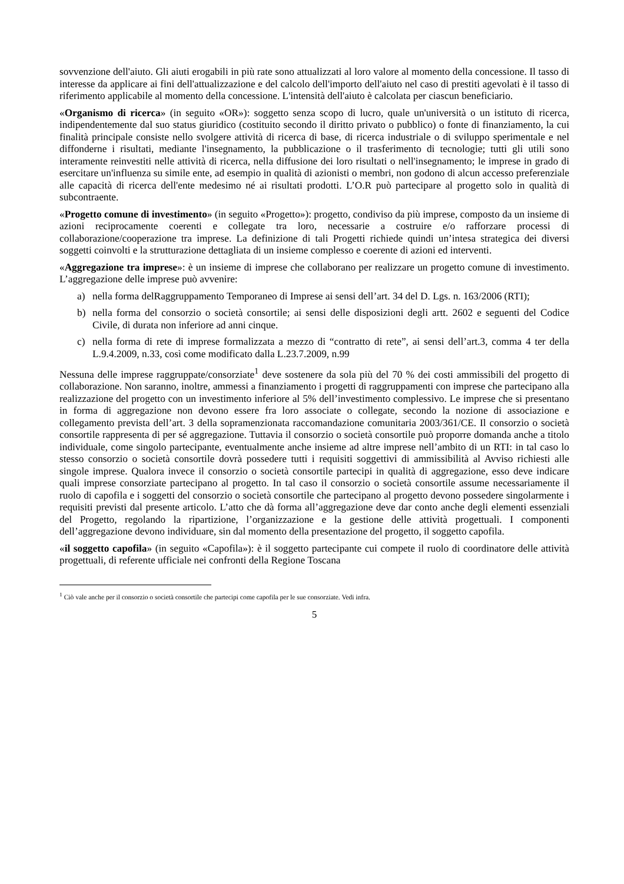sovvenzione dell'aiuto. Gli aiuti erogabili in più rate sono attualizzati al loro valore al momento della concessione. Il tasso di interesse da applicare ai fini dell'attualizzazione e del calcolo dell'importo dell'aiuto nel caso di prestiti agevolati è il tasso di riferimento applicabile al momento della concessione. L'intensità dell'aiuto è calcolata per ciascun beneficiario.
«Organismo di ricerca» (in seguito «OR»): soggetto senza scopo di lucro, quale un'università o un istituto di ricerca, indipendentemente dal suo status giuridico (costituito secondo il diritto privato o pubblico) o fonte di finanziamento, la cui finalità principale consiste nello svolgere attività di ricerca di base, di ricerca industriale o di sviluppo sperimentale e nel diffonderne i risultati, mediante l'insegnamento, la pubblicazione o il trasferimento di tecnologie; tutti gli utili sono interamente reinvestiti nelle attività di ricerca, nella diffusione dei loro risultati o nell'insegnamento; le imprese in grado di esercitare un'influenza su simile ente, ad esempio in qualità di azionisti o membri, non godono di alcun accesso preferenziale alle capacità di ricerca dell'ente medesimo né ai risultati prodotti. L’O.R può partecipare al progetto solo in qualità di subcontraente.
«Progetto comune di investimento» (in seguito «Progetto»): progetto, condiviso da più imprese, composto da un insieme di azioni reciprocamente coerenti e collegate tra loro, necessarie a costruire e/o rafforzare processi di collaborazione/cooperazione tra imprese. La definizione di tali Progetti richiede quindi un’intesa strategica dei diversi soggetti coinvolti e la strutturazione dettagliata di un insieme complesso e coerente di azioni ed interventi.
«Aggregazione tra imprese»: è un insieme di imprese che collaborano per realizzare un progetto comune di investimento. L’aggregazione delle imprese può avvenire:
a) nella forma delRaggruppamento Temporaneo di Imprese ai sensi dell’art. 34 del D. Lgs. n. 163/2006 (RTI);
b) nella forma del consorzio o società consortile; ai sensi delle disposizioni degli artt. 2602 e seguenti del Codice Civile, di durata non inferiore ad anni cinque.
c) nella forma di rete di imprese formalizzata a mezzo di “contratto di rete”, ai sensi dell’art.3, comma 4 ter della L.9.4.2009, n.33, così come modificato dalla L.23.7.2009, n.99
Nessuna delle imprese raggruppate/consorziate<sup>1</sup> deve sostenere da sola più del 70 % dei costi ammissibili del progetto di collaborazione. Non saranno, inoltre, ammessi a finanziamento i progetti di raggruppamenti con imprese che partecipano alla realizzazione del progetto con un investimento inferiore al 5% dell’investimento complessivo. Le imprese che si presentano in forma di aggregazione non devono essere fra loro associate o collegate, secondo la nozione di associazione e collegamento prevista dell’art. 3 della sopramenzionata raccomandazione comunitaria 2003/361/CE. Il consorzio o società consortile rappresenta di per sé aggregazione. Tuttavia il consorzio o società consortile può proporre domanda anche a titolo individuale, come singolo partecipante, eventualmente anche insieme ad altre imprese nell’ambito di un RTI: in tal caso lo stesso consorzio o società consortile dovrà possedere tutti i requisiti soggettivi di ammissibilità al Avviso richiesti alle singole imprese. Qualora invece il consorzio o società consortile partecipi in qualità di aggregazione, esso deve indicare quali imprese consorziate partecipano al progetto. In tal caso il consorzio o società consortile assume necessariamente il ruolo di capofila e i soggetti del consorzio o società consortile che partecipano al progetto devono possedere singolarmente i requisiti previsti dal presente articolo. L’atto che dà forma all’aggregazione deve dar conto anche degli elementi essenziali del Progetto, regolando la ripartizione, l’organizzazione e la gestione delle attività progettuali. I componenti dell’aggregazione devono individuare, sin dal momento della presentazione del progetto, il soggetto capofila.
«il soggetto capofila» (in seguito «Capofila»): è il soggetto partecipante cui compete il ruolo di coordinatore delle attività progettuali, di referente ufficiale nei confronti della Regione Toscana
<sup>1</sup> Ciò vale anche per il consorzio o società consortile che partecipi come capofila per le sue consorziate. Vedi infra.
5